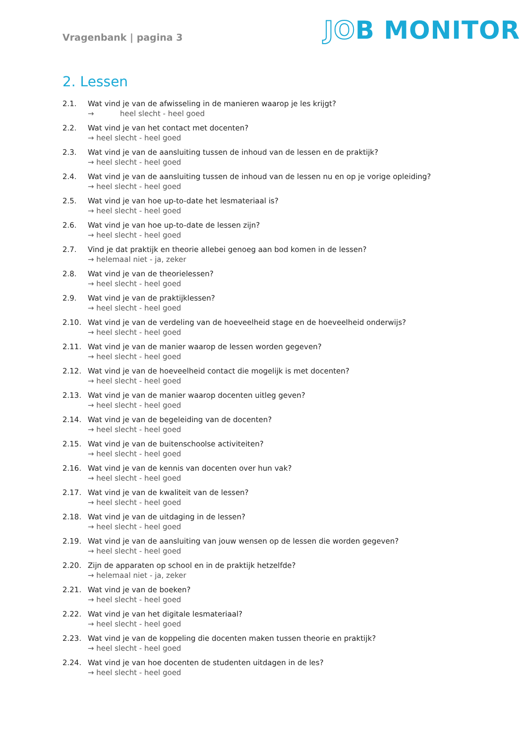Vragenbank | pagina 3
JOB MONITOR
2. Lessen
2.1. Wat vind je van de afwisseling in de manieren waarop je les krijgt?
→ heel slecht - heel goed
2.2. Wat vind je van het contact met docenten?
→ heel slecht - heel goed
2.3. Wat vind je van de aansluiting tussen de inhoud van de lessen en de praktijk?
→ heel slecht - heel goed
2.4. Wat vind je van de aansluiting tussen de inhoud van de lessen nu en op je vorige opleiding?
→ heel slecht - heel goed
2.5. Wat vind je van hoe up-to-date het lesmateriaal is?
→ heel slecht - heel goed
2.6. Wat vind je van hoe up-to-date de lessen zijn?
→ heel slecht - heel goed
2.7. Vind je dat praktijk en theorie allebei genoeg aan bod komen in de lessen?
→ helemaal niet - ja, zeker
2.8. Wat vind je van de theorielessen?
→ heel slecht - heel goed
2.9. Wat vind je van de praktijklessen?
→ heel slecht - heel goed
2.10. Wat vind je van de verdeling van de hoeveelheid stage en de hoeveelheid onderwijs?
→ heel slecht - heel goed
2.11. Wat vind je van de manier waarop de lessen worden gegeven?
→ heel slecht - heel goed
2.12. Wat vind je van de hoeveelheid contact die mogelijk is met docenten?
→ heel slecht - heel goed
2.13. Wat vind je van de manier waarop docenten uitleg geven?
→ heel slecht - heel goed
2.14. Wat vind je van de begeleiding van de docenten?
→ heel slecht - heel goed
2.15. Wat vind je van de buitenschoolse activiteiten?
→ heel slecht - heel goed
2.16. Wat vind je van de kennis van docenten over hun vak?
→ heel slecht - heel goed
2.17. Wat vind je van de kwaliteit van de lessen?
→ heel slecht - heel goed
2.18. Wat vind je van de uitdaging in de lessen?
→ heel slecht - heel goed
2.19. Wat vind je van de aansluiting van jouw wensen op de lessen die worden gegeven?
→ heel slecht - heel goed
2.20. Zijn de apparaten op school en in de praktijk hetzelfde?
→ helemaal niet - ja, zeker
2.21. Wat vind je van de boeken?
→ heel slecht - heel goed
2.22. Wat vind je van het digitale lesmateriaal?
→ heel slecht - heel goed
2.23. Wat vind je van de koppeling die docenten maken tussen theorie en praktijk?
→ heel slecht - heel goed
2.24. Wat vind je van hoe docenten de studenten uitdagen in de les?
→ heel slecht - heel goed